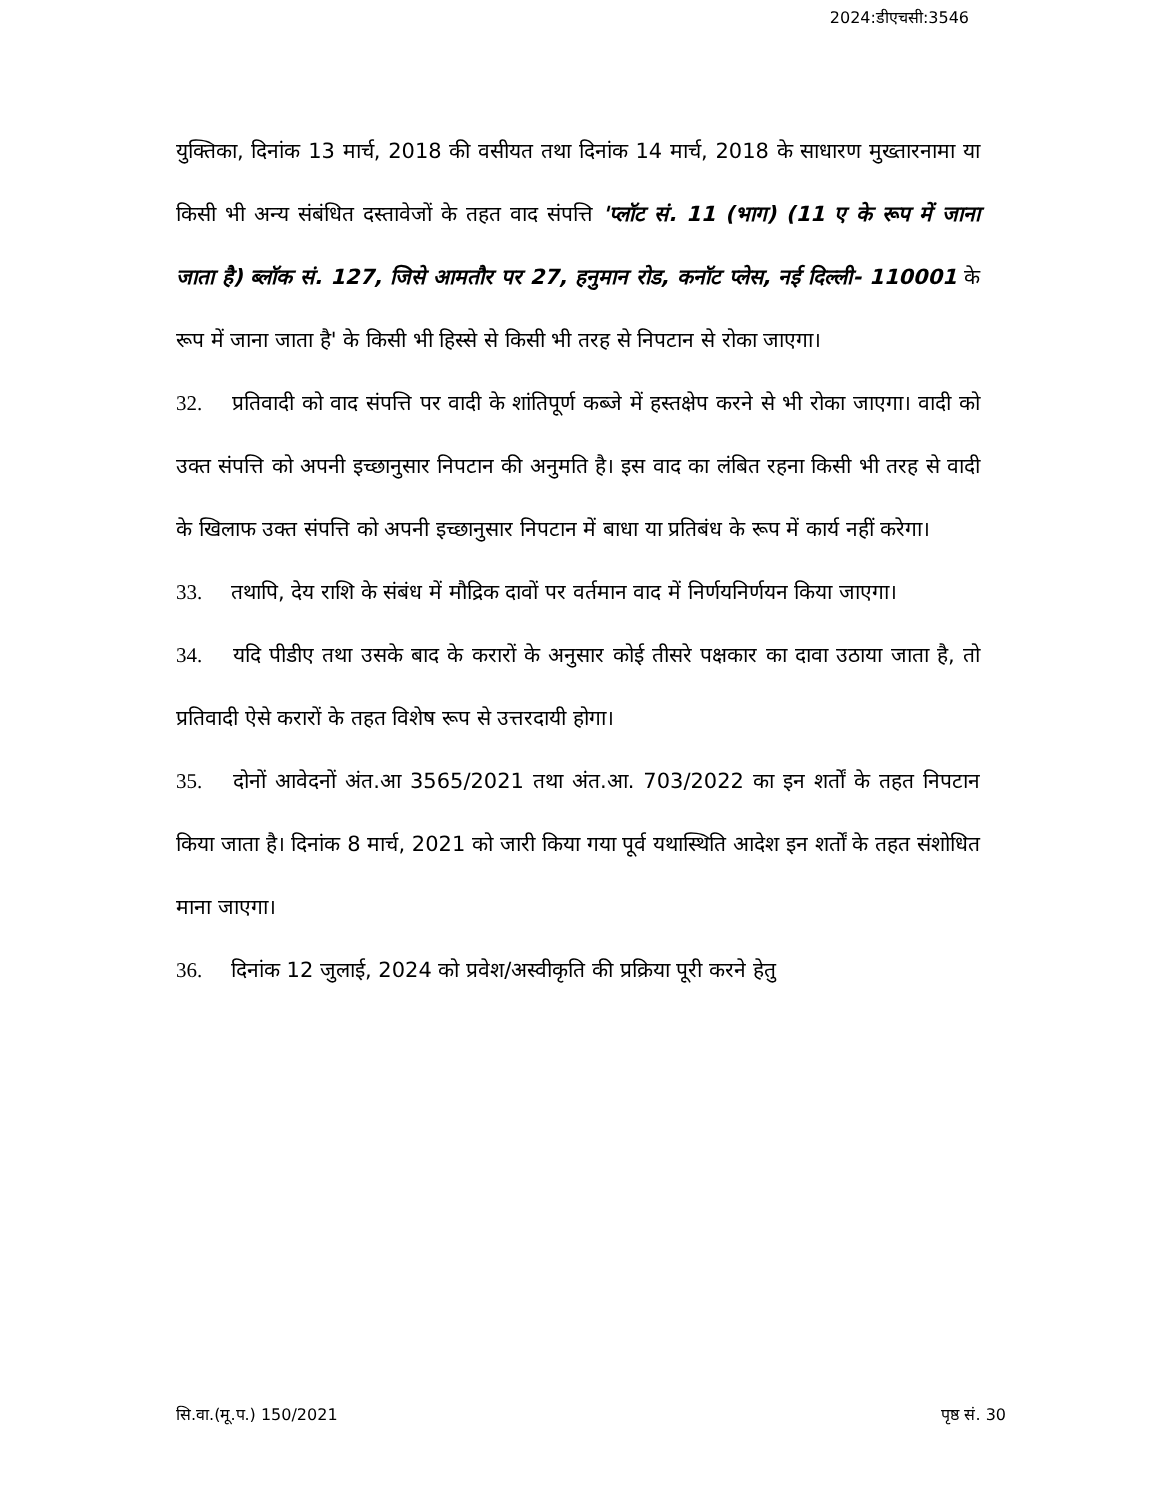2024:डीएचसी:3546
युक्तिका, दिनांक 13 मार्च, 2018 की वसीयत तथा दिनांक 14 मार्च, 2018 के साधारण मुख्तारनामा या किसी भी अन्य संबंधित दस्तावेजों के तहत वाद संपत्ति 'प्लॉट सं. 11 (भाग) (11 ए के रूप में जाना जाता है) ब्लॉक सं. 127, जिसे आमतौर पर 27, हनुमान रोड, कनॉट प्लेस, नई दिल्ली- 110001 के रूप में जाना जाता है' के किसी भी हिस्से से किसी भी तरह से निपटान से रोका जाएगा।
32. प्रतिवादी को वाद संपत्ति पर वादी के शांतिपूर्ण कब्जे में हस्तक्षेप करने से भी रोका जाएगा। वादी को उक्त संपत्ति को अपनी इच्छानुसार निपटान की अनुमति है। इस वाद का लंबित रहना किसी भी तरह से वादी के खिलाफ उक्त संपत्ति को अपनी इच्छानुसार निपटान में बाधा या प्रतिबंध के रूप में कार्य नहीं करेगा।
33. तथापि, देय राशि के संबंध में मौद्रिक दावों पर वर्तमान वाद में निर्णयनिर्णयन किया जाएगा।
34. यदि पीडीए तथा उसके बाद के करारों के अनुसार कोई तीसरे पक्षकार का दावा उठाया जाता है, तो प्रतिवादी ऐसे करारों के तहत विशेष रूप से उत्तरदायी होगा।
35. दोनों आवेदनों अंत.आ 3565/2021 तथा अंत.आ. 703/2022 का इन शर्तों के तहत निपटान किया जाता है। दिनांक 8 मार्च, 2021 को जारी किया गया पूर्व यथास्थिति आदेश इन शर्तों के तहत संशोधित माना जाएगा।
36. दिनांक 12 जुलाई, 2024 को प्रवेश/अस्वीकृति की प्रक्रिया पूरी करने हेतु
सि.वा.(मू.प.) 150/2021 पृष्ठ सं. 30